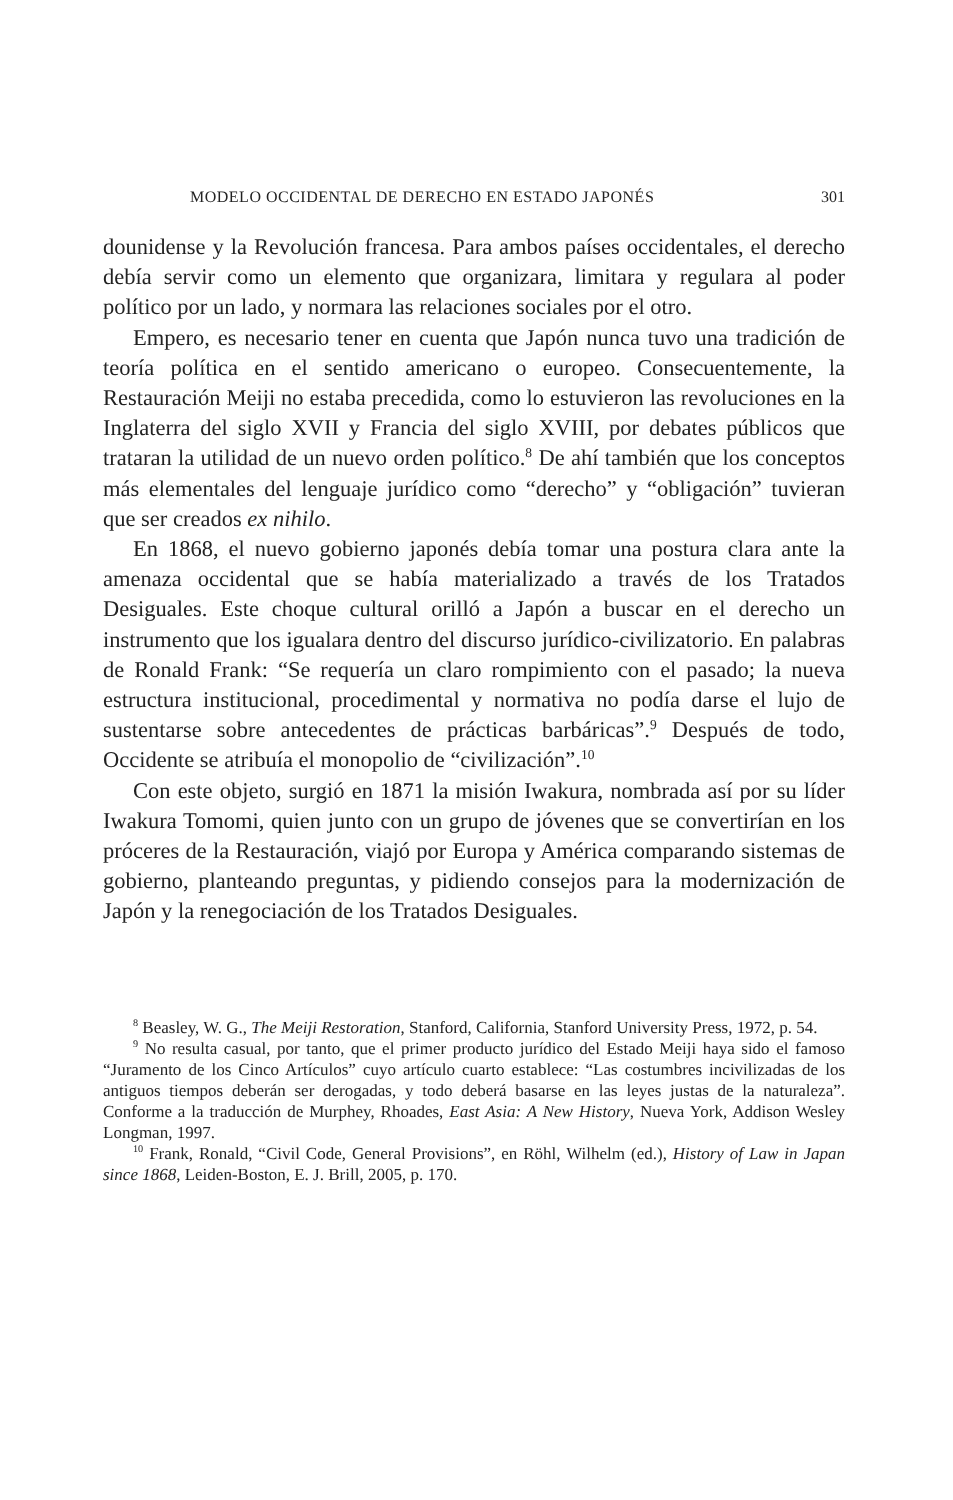MODELO OCCIDENTAL DE DERECHO EN ESTADO JAPONÉS 301
dounidense y la Revolución francesa. Para ambos países occidentales, el derecho debía servir como un elemento que organizara, limitara y regulara al poder político por un lado, y normara las relaciones sociales por el otro.
Empero, es necesario tener en cuenta que Japón nunca tuvo una tradición de teoría política en el sentido americano o europeo. Consecuentemente, la Restauración Meiji no estaba precedida, como lo estuvieron las revoluciones en la Inglaterra del siglo XVII y Francia del siglo XVIII, por debates públicos que trataran la utilidad de un nuevo orden político.<sup>8</sup> De ahí también que los conceptos más elementales del lenguaje jurídico como “derecho” y “obligación” tuvieran que ser creados ex nihilo.
En 1868, el nuevo gobierno japonés debía tomar una postura clara ante la amenaza occidental que se había materializado a través de los Tratados Desiguales. Este choque cultural orilló a Japón a buscar en el derecho un instrumento que los igualara dentro del discurso jurídico-civilizatorio. En palabras de Ronald Frank: “Se requería un claro rompimiento con el pasado; la nueva estructura institucional, procedimental y normativa no podía darse el lujo de sustentarse sobre antecedentes de prácticas barbáricas”.<sup>9</sup> Después de todo, Occidente se atribuía el monopolio de “civilización”.<sup>10</sup>
Con este objeto, surgió en 1871 la misión Iwakura, nombrada así por su líder Iwakura Tomomi, quien junto con un grupo de jóvenes que se convertirían en los próceres de la Restauración, viajó por Europa y América comparando sistemas de gobierno, planteando preguntas, y pidiendo consejos para la modernización de Japón y la renegociación de los Tratados Desiguales.
<sup>8</sup> Beasley, W. G., The Meiji Restoration, Stanford, California, Stanford University Press, 1972, p. 54.
<sup>9</sup> No resulta casual, por tanto, que el primer producto jurídico del Estado Meiji haya sido el famoso “Juramento de los Cinco Artículos” cuyo artículo cuarto establece: “Las costumbres incivilizadas de los antiguos tiempos deberán ser derogadas, y todo deberá basarse en las leyes justas de la naturaleza”. Conforme a la traducción de Murphey, Rhoades, East Asia: A New History, Nueva York, Addison Wesley Longman, 1997.
<sup>10</sup> Frank, Ronald, “Civil Code, General Provisions”, en Röhl, Wilhelm (ed.), History of Law in Japan since 1868, Leiden-Boston, E. J. Brill, 2005, p. 170.